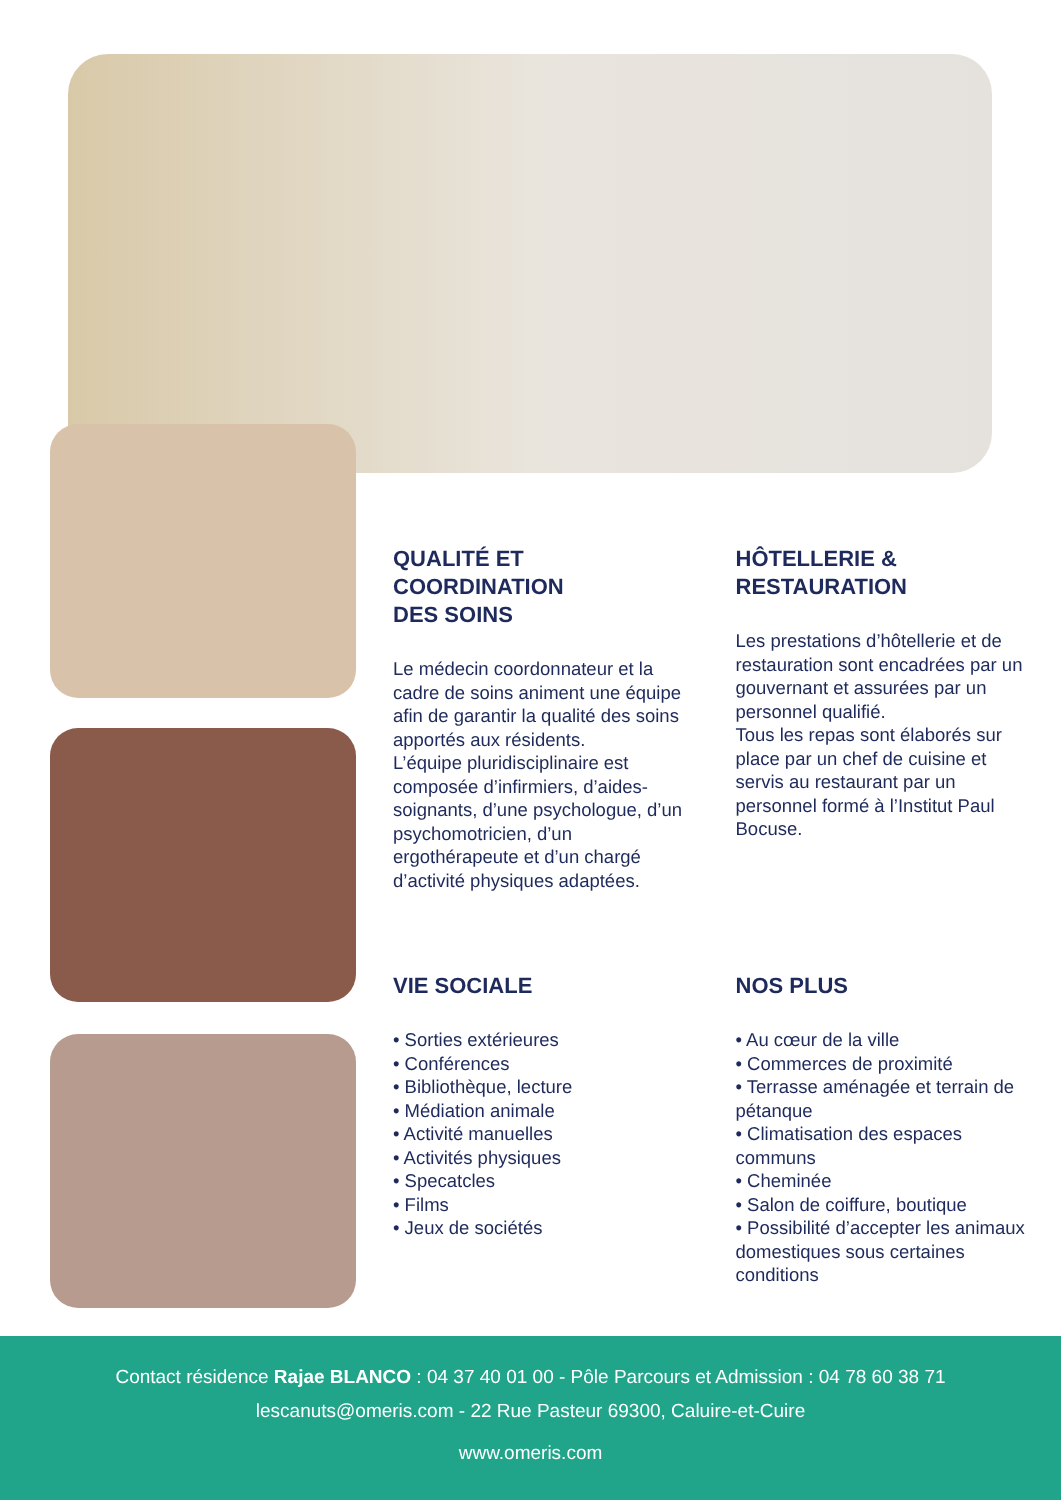QUALITÉ ET
COORDINATION
DES SOINS
Le médecin coordonnateur et la cadre de soins animent une équipe afin de garantir la qualité des soins apportés aux résidents.
L’équipe pluridisciplinaire est composée d’infirmiers, d’aides-soignants, d’une psychologue, d’un psychomotricien, d’un ergothérapeute et d’un chargé d’activité physiques adaptées.
HÔTELLERIE &
RESTAURATION
Les prestations d’hôtellerie et de restauration sont encadrées par un gouvernant et assurées par un personnel qualifié.
Tous les repas sont élaborés sur place par un chef de cuisine et servis au restaurant par un personnel formé à l’Institut Paul Bocuse.
VIE SOCIALE
• Sorties extérieures
• Conférences
• Bibliothèque, lecture
• Médiation animale
• Activité manuelles
• Activités physiques
• Specatcles
• Films
• Jeux de sociétés
NOS PLUS
• Au cœur de la ville
• Commerces de proximité
• Terrasse aménagée et terrain de pétanque
• Climatisation des espaces communs
• Cheminée
• Salon de coiffure, boutique
• Possibilité d’accepter les animaux domestiques sous certaines conditions
Contact résidence Rajae BLANCO : 04 37 40 01 00 - Pôle Parcours et Admission : 04 78 60 38 71
lescanuts@omeris.com - 22 Rue Pasteur 69300, Caluire-et-Cuire
www.omeris.com